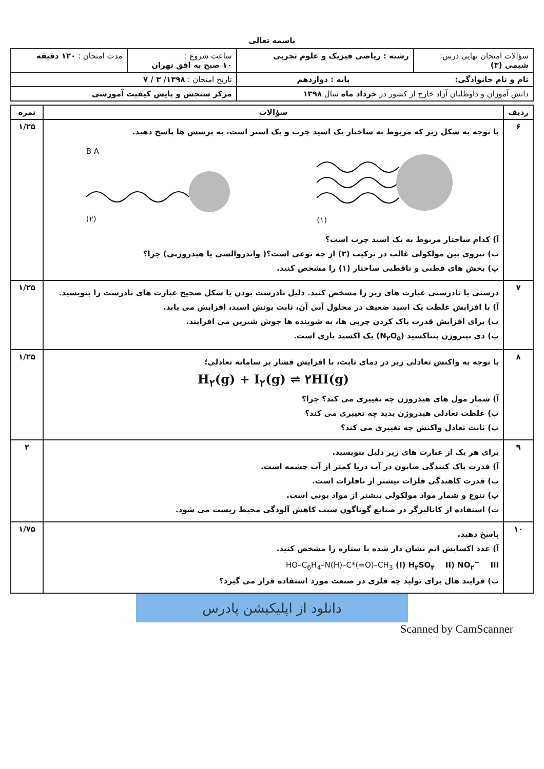باسمه تعالی
| سؤالات امتحان نهایی درس: شیمی (۳) | رشته : ریاضی فیزیک و علوم تجربی | ساعت شروع : ۱۰ صبح به افق تهران | مدت امتحان : ۱۲۰ دقیقه |
| نام و نام خانوادگی: پایه : دوازدهم | | تاریخ امتحان : ۱۳۹۸/ ۳ / ۷ | |
| دانش آموزان و داوطلبان آزاد خارج از کشور در خرداد ماه سال ۱۳۹۸ | | مرکز سنجش و پایش کیفیت آموزشی | |
| ردیف | سؤالات | نمره |
| --- | --- | --- |
| ۶ | با توجه به شکل زیر که مربوط به ساختار یک اسید چرب و یک استر است، به پرسش ها پاسخ دهید. B A (۲) (۱) آ) کدام ساختار مربوط به یک اسید چرب است؟ ب) نیروی بین مولکولی غالب در ترکیب (۲) از چه نوعی است؟( واندروالسی یا هیدروژنی) چرا؟ پ) بخش های قطبی و ناقطبی ساختار (۱) را مشخص کنید. | ۱/۲۵ |
| ۷ | درستی یا نادرستی عبارت های زیر را مشخص کنید. دلیل نادرست بودن یا شکل صحیح عبارت های نادرست را بنویسید. آ) با افزایش غلظت یک اسید ضعیف در محلول آبی آن، ثابت یونش اسید، افزایش می یابد. ب) برای افزایش قدرت پاک کردن چربی ها، به شوینده ها جوش شیرین می افزایند. پ) دی نیتروژن پنتاکسید (N<sub>۲</sub>O<sub>۵</sub>) یک اکسید بازی است. | ۱/۲۵ |
| ۸ | با توجه به واکنش تعادلی زیر در دمای ثابت، با افزایش فشار بر سامانه تعادلی؛ H<sub>۲</sub>(g) + I<sub>۲</sub>(g) ⇌ ۲HI(g) آ) شمار مول های هیدروژن چه تغییری می کند؟ چرا؟ ب) غلظت تعادلی هیدروژن یدید چه تغییری می کند؟ پ) ثابت تعادل واکنش چه تغییری می کند؟ | ۱/۲۵ |
| ۹ | برای هر یک از عبارت های زیر دلیل بنویسید. آ) قدرت پاک کنندگی صابون در آب دریا کمتر از آب چشمه است. ب) قدرت کاهندگی فلزات بیشتر از نافلزات است. پ) تنوع و شمار مواد مولکولی بیشتر از مواد یونی است. ت) استفاده از کاتالیزگر در صنایع گوناگون سبب کاهش آلودگی محیط زیست می شود. | ۲ |
| ۱۰ | پاسخ دهید. آ) عدد اکسایش اتم نشان دار شده با ستاره را مشخص کنید. I) H<sub>۲</sub>SO<sub>۴</sub> II) NO<sub>۲</sub><sup>−</sup> III) HO–C<sub>6</sub>H<sub>4</sub>–N(H)–C*(=O)–CH<sub>3</sub> ب) فرایند هال برای تولید چه فلزی در صنعت مورد استفاده قرار می گیرد؟ | ۱/۷۵ |
دانلود از اپلیکیشن پادرس
Scanned by CamScanner